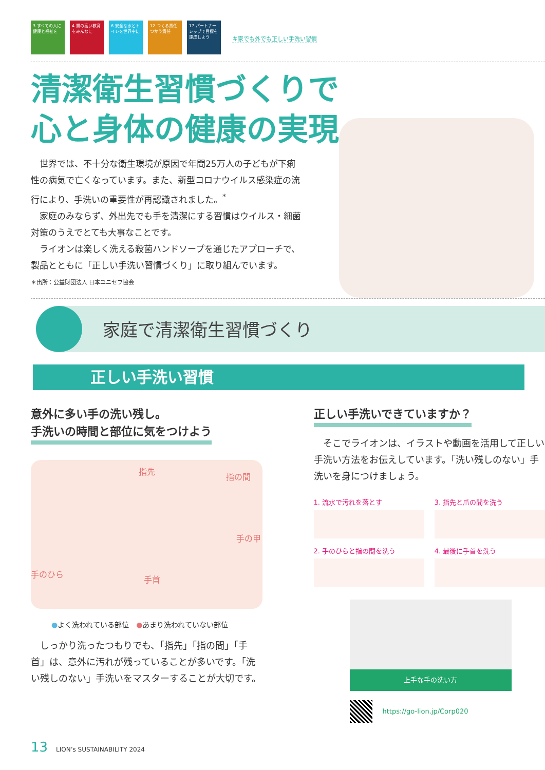3 すべての人に健康と福祉を
4 質の高い教育をみんなに
6 安全な水とトイレを世界中に
12 つくる責任 つかう責任
17 パートナーシップで目標を達成しよう
＃家でも外でも正しい手洗い習慣
清潔衛生習慣づくりで
心と身体の健康の実現
世界では、不十分な衛生環境が原因で年間25万人の子どもが下痢性の病気で亡くなっています。また、新型コロナウイルス感染症の流行により、手洗いの重要性が再認識されました。<sup>*</sup>
家庭のみならず、外出先でも手を清潔にする習慣はウイルス・細菌対策のうえでとても大事なことです。
ライオンは楽しく洗える殺菌ハンドソープを通じたアプローチで、製品とともに「正しい手洗い習慣づくり」に取り組んでいます。
＊出所：公益財団法人 日本ユニセフ協会
家庭で清潔衛生習慣づくり
正しい手洗い習慣
意外に多い手の洗い残し。
手洗いの時間と部位に気をつけよう
指先
指の間
手の甲
手のひら
手首
●よく洗われている部位　●あまり洗われていない部位
しっかり洗ったつもりでも、「指先」「指の間」「手首」は、意外に汚れが残っていることが多いです。「洗い残しのない」手洗いをマスターすることが大切です。
正しい手洗いできていますか？
そこでライオンは、イラストや動画を活用して正しい手洗い方法をお伝えしています。「洗い残しのない」手洗いを身につけましょう。
1. 流水で汚れを落とす
3. 指先と爪の間を洗う
2. 手のひらと指の間を洗う
4. 最後に手首を洗う
上手な手の洗い方
https://go-lion.jp/Corp020
13 LION’s SUSTAINABILITY 2024